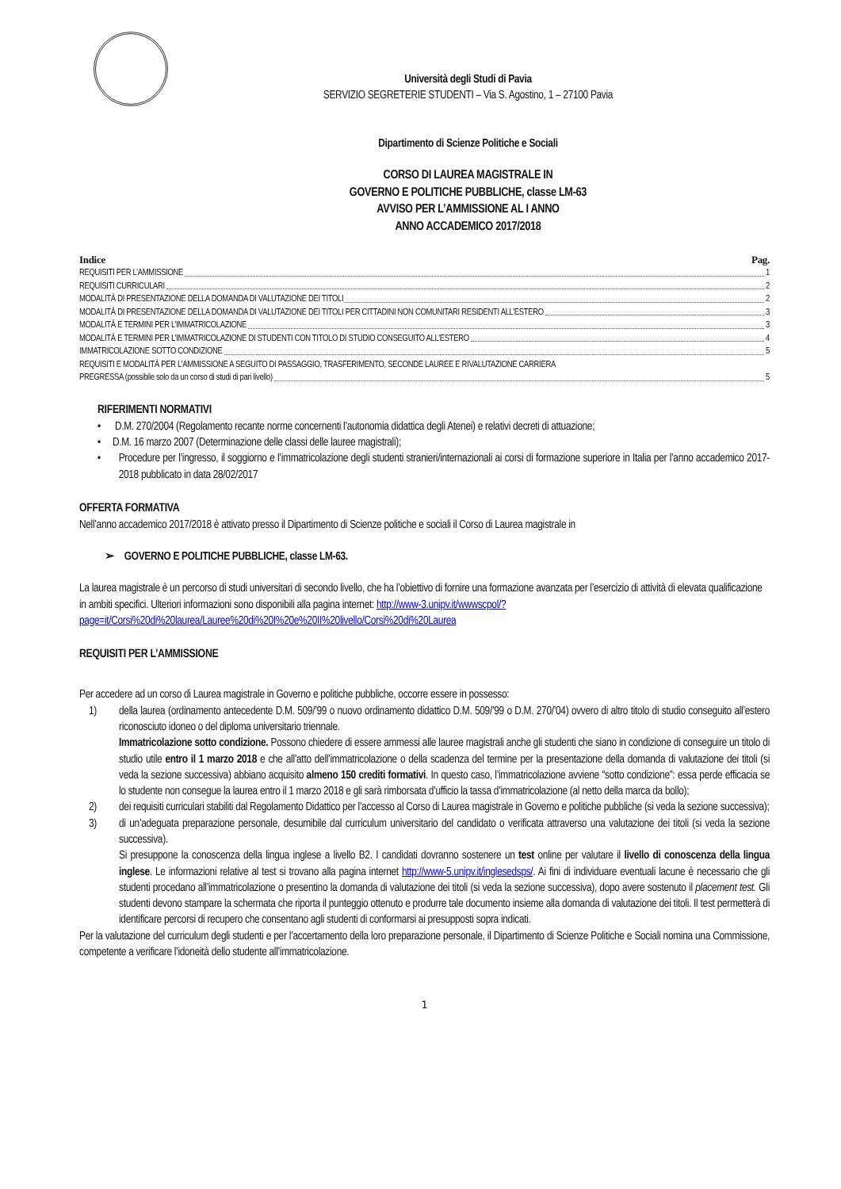Università degli Studi di Pavia
SERVIZIO SEGRETERIE STUDENTI – Via S. Agostino, 1 – 27100 Pavia
Dipartimento di Scienze Politiche e Sociali
CORSO DI LAUREA MAGISTRALE IN
GOVERNO E POLITICHE PUBBLICHE, classe LM-63
AVVISO PER L’AMMISSIONE AL I ANNO
ANNO ACCADEMICO 2017/2018
Indice Pag.
REQUISITI PER L’AMMISSIONE 1
REQUISITI CURRICULARI 2
MODALITÀ DI PRESENTAZIONE DELLA DOMANDA DI VALUTAZIONE DEI TITOLI 2
MODALITÀ DI PRESENTAZIONE DELLA DOMANDA DI VALUTAZIONE DEI TITOLI PER CITTADINI NON COMUNITARI RESIDENTI ALL’ESTERO 3
MODALITÀ E TERMINI PER L’IMMATRICOLAZIONE 3
MODALITÀ E TERMINI PER L’IMMATRICOLAZIONE DI STUDENTI CON TITOLO DI STUDIO CONSEGUITO ALL’ESTERO 4
IMMATRICOLAZIONE SOTTO CONDIZIONE 5
REQUISITI E MODALITÀ PER L’AMMISSIONE A SEGUITO DI PASSAGGIO, TRASFERIMENTO, SECONDE LAUREE E RIVALUTAZIONE CARRIERA
PREGRESSA (possibile solo da un corso di studi di pari livello) 5
RIFERIMENTI NORMATIVI
• D.M. 270/2004 (Regolamento recante norme concernenti l’autonomia didattica degli Atenei) e relativi decreti di attuazione;
• D.M. 16 marzo 2007 (Determinazione delle classi delle lauree magistrali);
• Procedure per l’ingresso, il soggiorno e l’immatricolazione degli studenti stranieri/internazionali ai corsi di formazione superiore in Italia per l’anno accademico 2017-2018 pubblicato in data 28/02/2017
OFFERTA FORMATIVA
Nell’anno accademico 2017/2018 è attivato presso il Dipartimento di Scienze politiche e sociali il Corso di Laurea magistrale in
➢ GOVERNO E POLITICHE PUBBLICHE, classe LM-63.
La laurea magistrale è un percorso di studi universitari di secondo livello, che ha l’obiettivo di fornire una formazione avanzata per l’esercizio di attività di elevata qualificazione in ambiti specifici. Ulteriori informazioni sono disponibili alla pagina internet: http://www-3.unipv.it/wwwscpol/?page=it/Corsi%20di%20laurea/Lauree%20di%20I%20e%20II%20livello/Corsi%20di%20Laurea
REQUISITI PER L’AMMISSIONE
Per accedere ad un corso di Laurea magistrale in Governo e politiche pubbliche, occorre essere in possesso:
1) della laurea (ordinamento antecedente D.M. 509/’99 o nuovo ordinamento didattico D.M. 509/’99 o D.M. 270/’04) ovvero di altro titolo di studio conseguito all’estero riconosciuto idoneo o del diploma universitario triennale.
Immatricolazione sotto condizione. Possono chiedere di essere ammessi alle lauree magistrali anche gli studenti che siano in condizione di conseguire un titolo di studio utile entro il 1 marzo 2018 e che all’atto dell’immatricolazione o della scadenza del termine per la presentazione della domanda di valutazione dei titoli (si veda la sezione successiva) abbiano acquisito almeno 150 crediti formativi. In questo caso, l’immatricolazione avviene “sotto condizione”: essa perde efficacia se lo studente non consegue la laurea entro il 1 marzo 2018 e gli sarà rimborsata d’ufficio la tassa d’immatricolazione (al netto della marca da bollo);
2) dei requisiti curriculari stabiliti dal Regolamento Didattico per l’accesso al Corso di Laurea magistrale in Governo e politiche pubbliche (si veda la sezione successiva);
3) di un’adeguata preparazione personale, desumibile dal curriculum universitario del candidato o verificata attraverso una valutazione dei titoli (si veda la sezione successiva).
Si presuppone la conoscenza della lingua inglese a livello B2. I candidati dovranno sostenere un test online per valutare il livello di conoscenza della lingua inglese. Le informazioni relative al test si trovano alla pagina internet http://www-5.unipv.it/inglesedsps/. Ai fini di individuare eventuali lacune è necessario che gli studenti procedano all’immatricolazione o presentino la domanda di valutazione dei titoli (si veda la sezione successiva), dopo avere sostenuto il placement test. Gli studenti devono stampare la schermata che riporta il punteggio ottenuto e produrre tale documento insieme alla domanda di valutazione dei titoli. Il test permetterà di identificare percorsi di recupero che consentano agli studenti di conformarsi ai presupposti sopra indicati.
Per la valutazione del curriculum degli studenti e per l’accertamento della loro preparazione personale, il Dipartimento di Scienze Politiche e Sociali nomina una Commissione, competente a verificare l’idoneità dello studente all’immatricolazione.
1